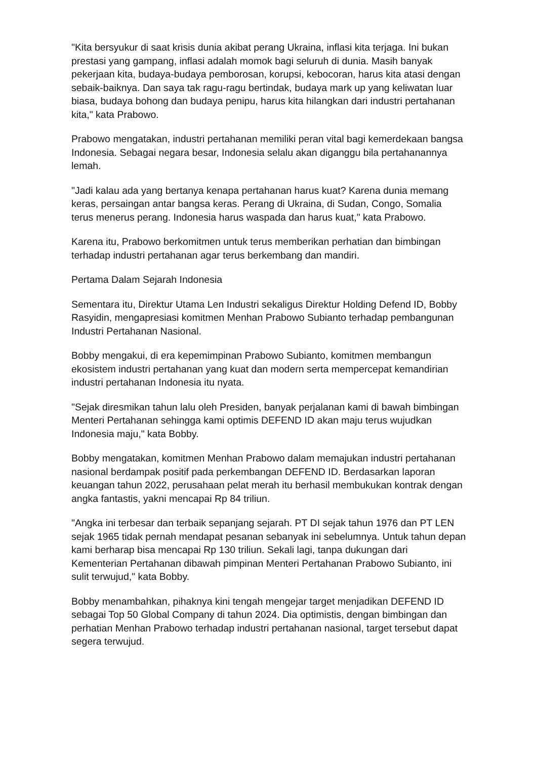"Kita bersyukur di saat krisis dunia akibat perang Ukraina, inflasi kita terjaga. Ini bukan prestasi yang gampang, inflasi adalah momok bagi seluruh di dunia. Masih banyak pekerjaan kita, budaya-budaya pemborosan, korupsi, kebocoran, harus kita atasi dengan sebaik-baiknya. Dan saya tak ragu-ragu bertindak, budaya mark up yang keliwatan luar biasa, budaya bohong dan budaya penipu, harus kita hilangkan dari industri pertahanan kita," kata Prabowo.
Prabowo mengatakan, industri pertahanan memiliki peran vital bagi kemerdekaan bangsa Indonesia. Sebagai negara besar, Indonesia selalu akan diganggu bila pertahanannya lemah.
"Jadi kalau ada yang bertanya kenapa pertahanan harus kuat? Karena dunia memang keras, persaingan antar bangsa keras. Perang di Ukraina, di Sudan, Congo, Somalia terus menerus perang. Indonesia harus waspada dan harus kuat," kata Prabowo.
Karena itu, Prabowo berkomitmen untuk terus memberikan perhatian dan bimbingan terhadap industri pertahanan agar terus berkembang dan mandiri.
Pertama Dalam Sejarah Indonesia
Sementara itu, Direktur Utama Len Industri sekaligus Direktur Holding Defend ID, Bobby Rasyidin, mengapresiasi komitmen Menhan Prabowo Subianto terhadap pembangunan Industri Pertahanan Nasional.
Bobby mengakui, di era kepemimpinan Prabowo Subianto, komitmen membangun ekosistem industri pertahanan yang kuat dan modern serta mempercepat kemandirian industri pertahanan Indonesia itu nyata.
"Sejak diresmikan tahun lalu oleh Presiden, banyak perjalanan kami di bawah bimbingan Menteri Pertahanan sehingga kami optimis DEFEND ID akan maju terus wujudkan Indonesia maju," kata Bobby.
Bobby mengatakan, komitmen Menhan Prabowo dalam memajukan industri pertahanan nasional berdampak positif pada perkembangan DEFEND ID. Berdasarkan laporan keuangan tahun 2022, perusahaan pelat merah itu berhasil membukukan kontrak dengan angka fantastis, yakni mencapai Rp 84 triliun.
"Angka ini terbesar dan terbaik sepanjang sejarah. PT DI sejak tahun 1976 dan PT LEN sejak 1965 tidak pernah mendapat pesanan sebanyak ini sebelumnya. Untuk tahun depan kami berharap bisa mencapai Rp 130 triliun. Sekali lagi, tanpa dukungan dari Kementerian Pertahanan dibawah pimpinan Menteri Pertahanan Prabowo Subianto, ini sulit terwujud," kata Bobby.
Bobby menambahkan, pihaknya kini tengah mengejar target menjadikan DEFEND ID sebagai Top 50 Global Company di tahun 2024. Dia optimistis, dengan bimbingan dan perhatian Menhan Prabowo terhadap industri pertahanan nasional, target tersebut dapat segera terwujud.